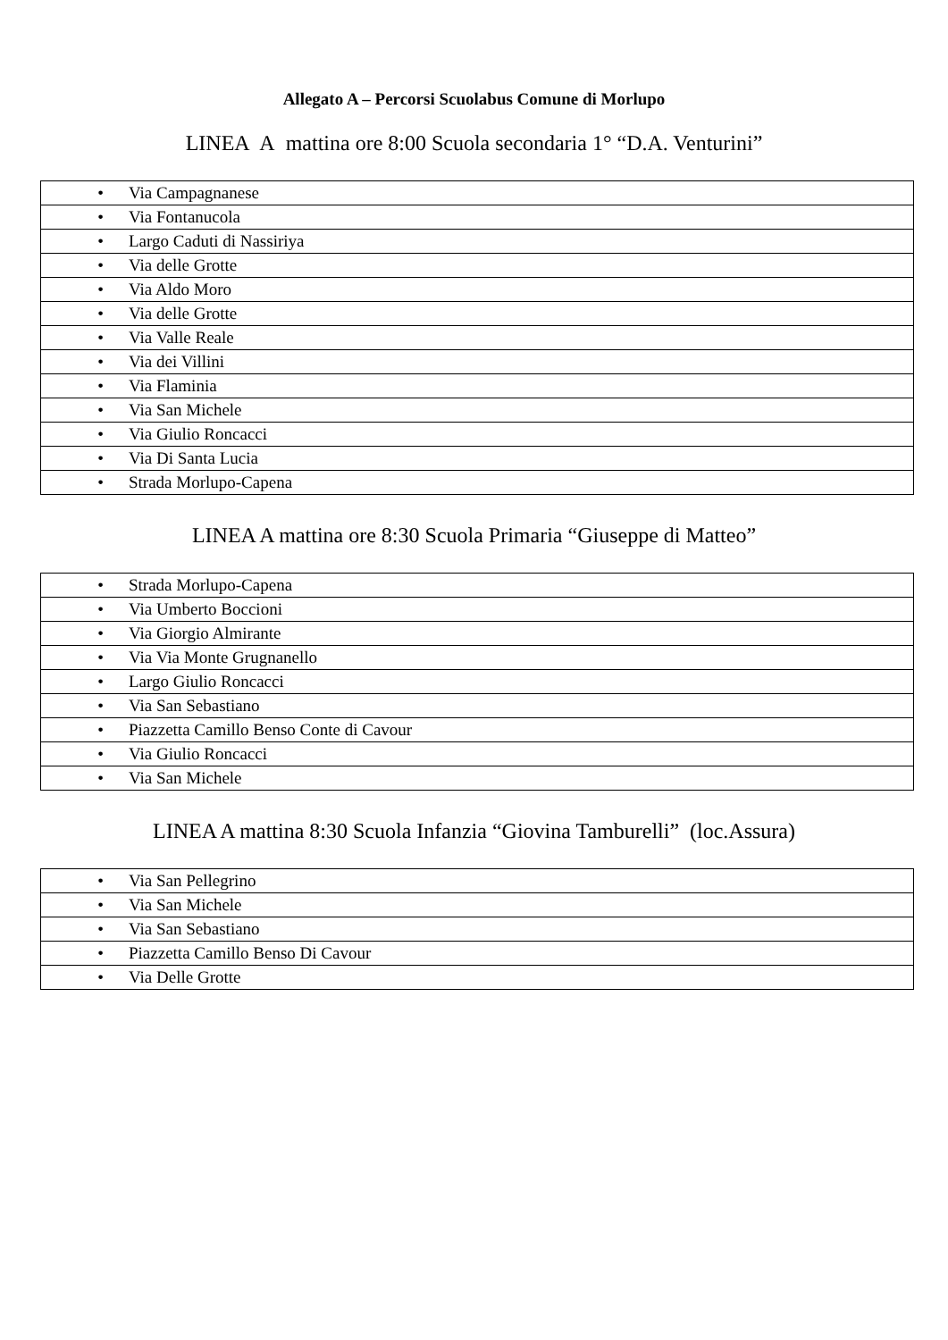Allegato A – Percorsi Scuolabus Comune di Morlupo
LINEA A mattina ore 8:00 Scuola secondaria 1° “D.A. Venturini”
| • Via Campagnanese |
| • Via Fontanucola |
| • Largo Caduti di Nassiriya |
| • Via delle Grotte |
| • Via Aldo Moro |
| • Via delle Grotte |
| • Via Valle Reale |
| • Via dei Villini |
| • Via Flaminia |
| • Via San Michele |
| • Via Giulio Roncacci |
| • Via Di Santa Lucia |
| • Strada Morlupo-Capena |
LINEA A mattina ore 8:30 Scuola Primaria “Giuseppe di Matteo”
| • Strada Morlupo-Capena |
| • Via Umberto Boccioni |
| • Via Giorgio Almirante |
| • Via Via Monte Grugnanello |
| • Largo Giulio Roncacci |
| • Via San Sebastiano |
| • Piazzetta Camillo Benso Conte di Cavour |
| • Via Giulio Roncacci |
| • Via San Michele |
LINEA A mattina 8:30 Scuola Infanzia “Giovina Tamburelli” (loc.Assura)
| • Via San Pellegrino |
| • Via San Michele |
| • Via San Sebastiano |
| • Piazzetta Camillo Benso Di Cavour |
| • Via Delle Grotte |